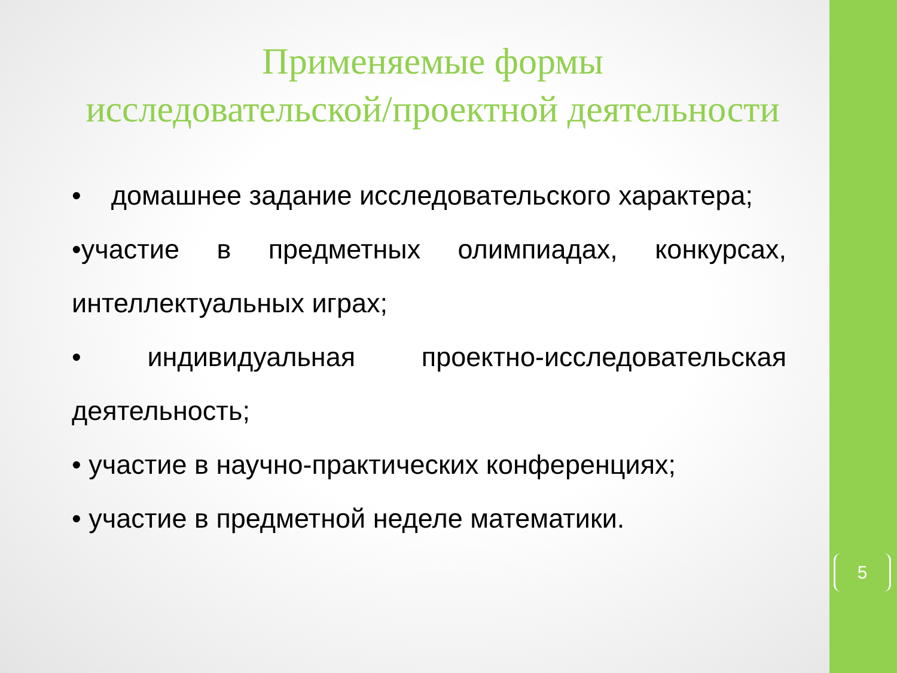Применяемые формы
исследовательской/проектной деятельности
• домашнее задание исследовательского характера;
•участие в предметных олимпиадах, конкурсах, интеллектуальных играх;
• индивидуальная проектно-исследовательская деятельность;
• участие в научно-практических конференциях;
• участие в предметной неделе математики.
5